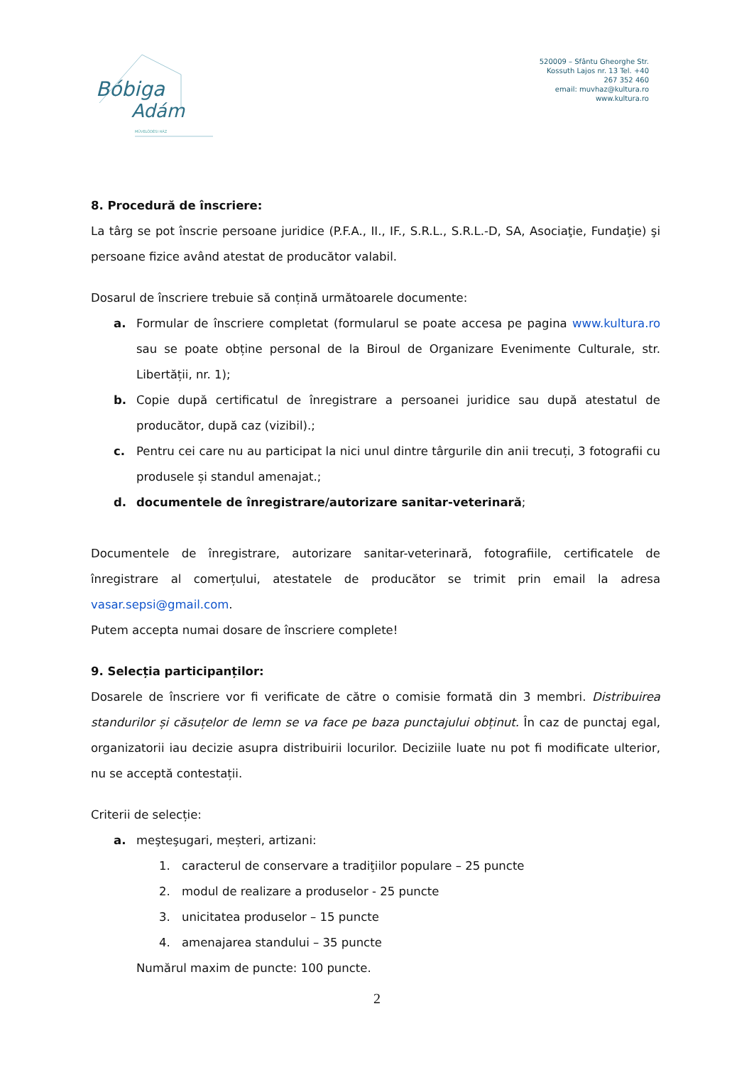Bóbiga
Adám
MŰVELŐDÉSI HÁZ
520009 – Sfântu Gheorghe Str. Kossuth Lajos nr. 13 Tel. +40 267 352 460
email: muvhaz@kultura.ro
www.kultura.ro
8. Procedură de înscriere:
La târg se pot înscrie persoane juridice (P.F.A., II., IF., S.R.L., S.R.L.-D, SA, Asociaţie, Fundaţie) şi persoane fizice având atestat de producător valabil.
Dosarul de înscriere trebuie să conțină următoarele documente:
a. Formular de înscriere completat (formularul se poate accesa pe pagina www.kultura.ro sau se poate obține personal de la Biroul de Organizare Evenimente Culturale, str. Libertății, nr. 1);
b. Copie după certificatul de înregistrare a persoanei juridice sau după atestatul de producător, după caz (vizibil).;
c. Pentru cei care nu au participat la nici unul dintre târgurile din anii trecuți, 3 fotografii cu produsele și standul amenajat.;
d. documentele de înregistrare/autorizare sanitar-veterinară;
Documentele de înregistrare, autorizare sanitar-veterinară, fotografiile, certificatele de înregistrare al comerțului, atestatele de producător se trimit prin email la adresa vasar.sepsi@gmail.com.
Putem accepta numai dosare de înscriere complete!
9. Selecția participanților:
Dosarele de înscriere vor fi verificate de către o comisie formată din 3 membri. Distribuirea standurilor și căsuțelor de lemn se va face pe baza punctajului obținut. În caz de punctaj egal, organizatorii iau decizie asupra distribuirii locurilor. Deciziile luate nu pot fi modificate ulterior, nu se acceptă contestații.
Criterii de selecție:
a. meşteşugari, meșteri, artizani:
1. caracterul de conservare a tradiţiilor populare – 25 puncte
2. modul de realizare a produselor - 25 puncte
3. unicitatea produselor – 15 puncte
4. amenajarea standului – 35 puncte
Numărul maxim de puncte: 100 puncte.
2